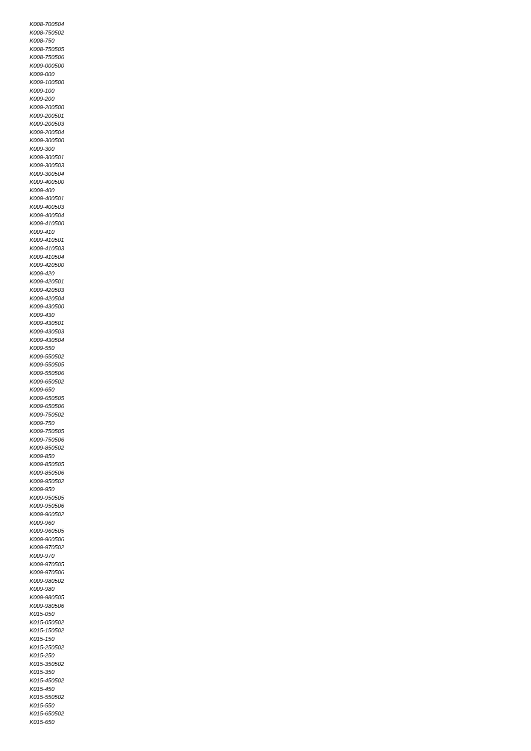K008-700504
K008-750502
K008-750
K008-750505
K008-750506
K009-000500
K009-000
K009-100500
K009-100
K009-200
K009-200500
K009-200501
K009-200503
K009-200504
K009-300500
K009-300
K009-300501
K009-300503
K009-300504
K009-400500
K009-400
K009-400501
K009-400503
K009-400504
K009-410500
K009-410
K009-410501
K009-410503
K009-410504
K009-420500
K009-420
K009-420501
K009-420503
K009-420504
K009-430500
K009-430
K009-430501
K009-430503
K009-430504
K009-550
K009-550502
K009-550505
K009-550506
K009-650502
K009-650
K009-650505
K009-650506
K009-750502
K009-750
K009-750505
K009-750506
K009-850502
K009-850
K009-850505
K009-850506
K009-950502
K009-950
K009-950505
K009-950506
K009-960502
K009-960
K009-960505
K009-960506
K009-970502
K009-970
K009-970505
K009-970506
K009-980502
K009-980
K009-980505
K009-980506
K015-050
K015-050502
K015-150502
K015-150
K015-250502
K015-250
K015-350502
K015-350
K015-450502
K015-450
K015-550502
K015-550
K015-650502
K015-650